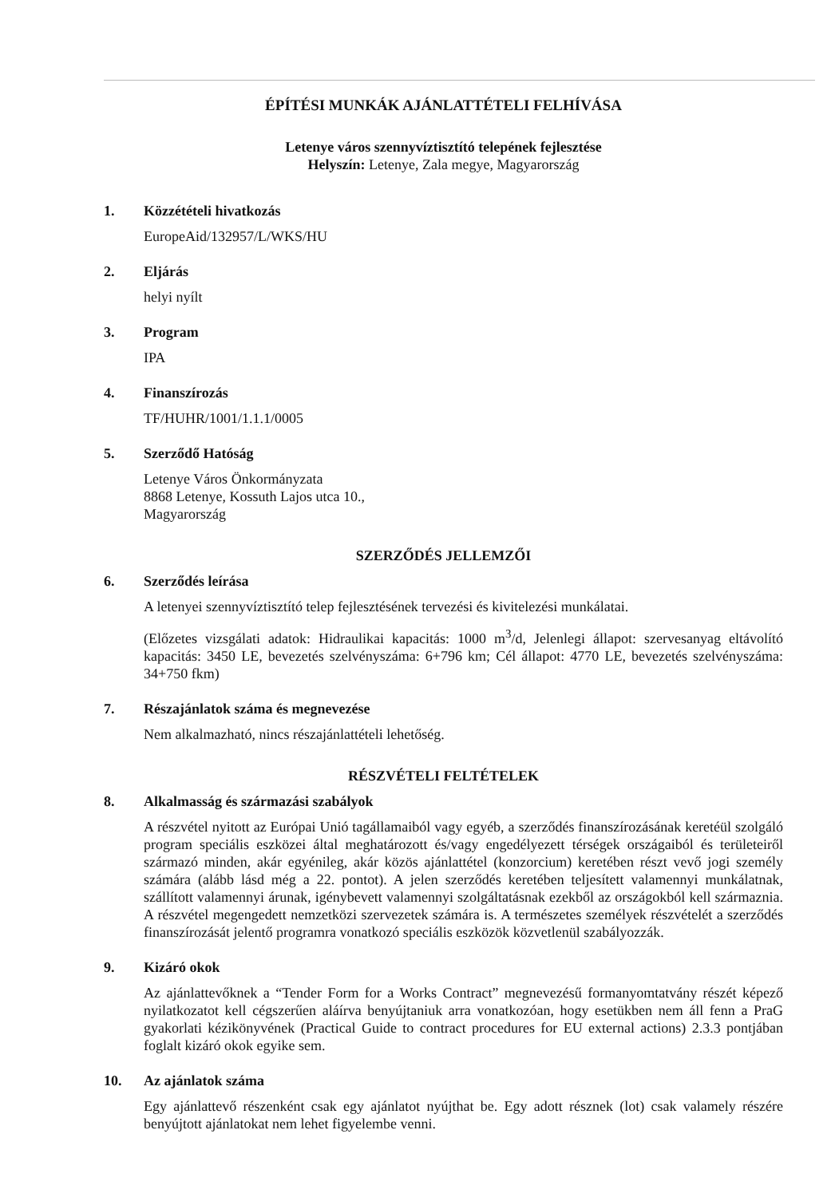ÉPÍTÉSI MUNKÁK AJÁNLATTÉTELI FELHÍVÁSA
Letenye város szennyvíztisztító telepének fejlesztése
Helyszín: Letenye, Zala megye, Magyarország
1. Közzétételi hivatkozás
EuropeAid/132957/L/WKS/HU
2. Eljárás
helyi nyílt
3. Program
IPA
4. Finanszírozás
TF/HUHR/1001/1.1.1/0005
5. Szerződő Hatóság
Letenye Város Önkormányzata
8868 Letenye, Kossuth Lajos utca 10.,
Magyarország
SZERZŐDÉS JELLEMZŐI
6. Szerződés leírása
A letenyei szennyvíztisztító telep fejlesztésének tervezési és kivitelezési munkálatai.
(Előzetes vizsgálati adatok: Hidraulikai kapacitás: 1000 m<sup>3</sup>/d, Jelenlegi állapot: szervesanyag eltávolító kapacitás: 3450 LE, bevezetés szelvényszáma: 6+796 km; Cél állapot: 4770 LE, bevezetés szelvényszáma: 34+750 fkm)
7. Részajánlatok száma és megnevezése
Nem alkalmazható, nincs részajánlattételi lehetőség.
RÉSZVÉTELI FELTÉTELEK
8. Alkalmasság és származási szabályok
A részvétel nyitott az Európai Unió tagállamaiból vagy egyéb, a szerződés finanszírozásának keretéül szolgáló program speciális eszközei által meghatározott és/vagy engedélyezett térségek országaiból és területeiről származó minden, akár egyénileg, akár közös ajánlattétel (konzorcium) keretében részt vevő jogi személy számára (alább lásd még a 22. pontot). A jelen szerződés keretében teljesített valamennyi munkálatnak, szállított valamennyi árunak, igénybevett valamennyi szolgáltatásnak ezekből az országokból kell származnia. A részvétel megengedett nemzetközi szervezetek számára is. A természetes személyek részvételét a szerződés finanszírozását jelentő programra vonatkozó speciális eszközök közvetlenül szabályozzák.
9. Kizáró okok
Az ajánlattevőknek a “Tender Form for a Works Contract” megnevezésű formanyomtatvány részét képező nyilatkozatot kell cégszerűen aláírva benyújtaniuk arra vonatkozóan, hogy esetükben nem áll fenn a PraG gyakorlati kézikönyvének (Practical Guide to contract procedures for EU external actions) 2.3.3 pontjában foglalt kizáró okok egyike sem.
10. Az ajánlatok száma
Egy ajánlattevő részenként csak egy ajánlatot nyújthat be. Egy adott résznek (lot) csak valamely részére benyújtott ajánlatokat nem lehet figyelembe venni.